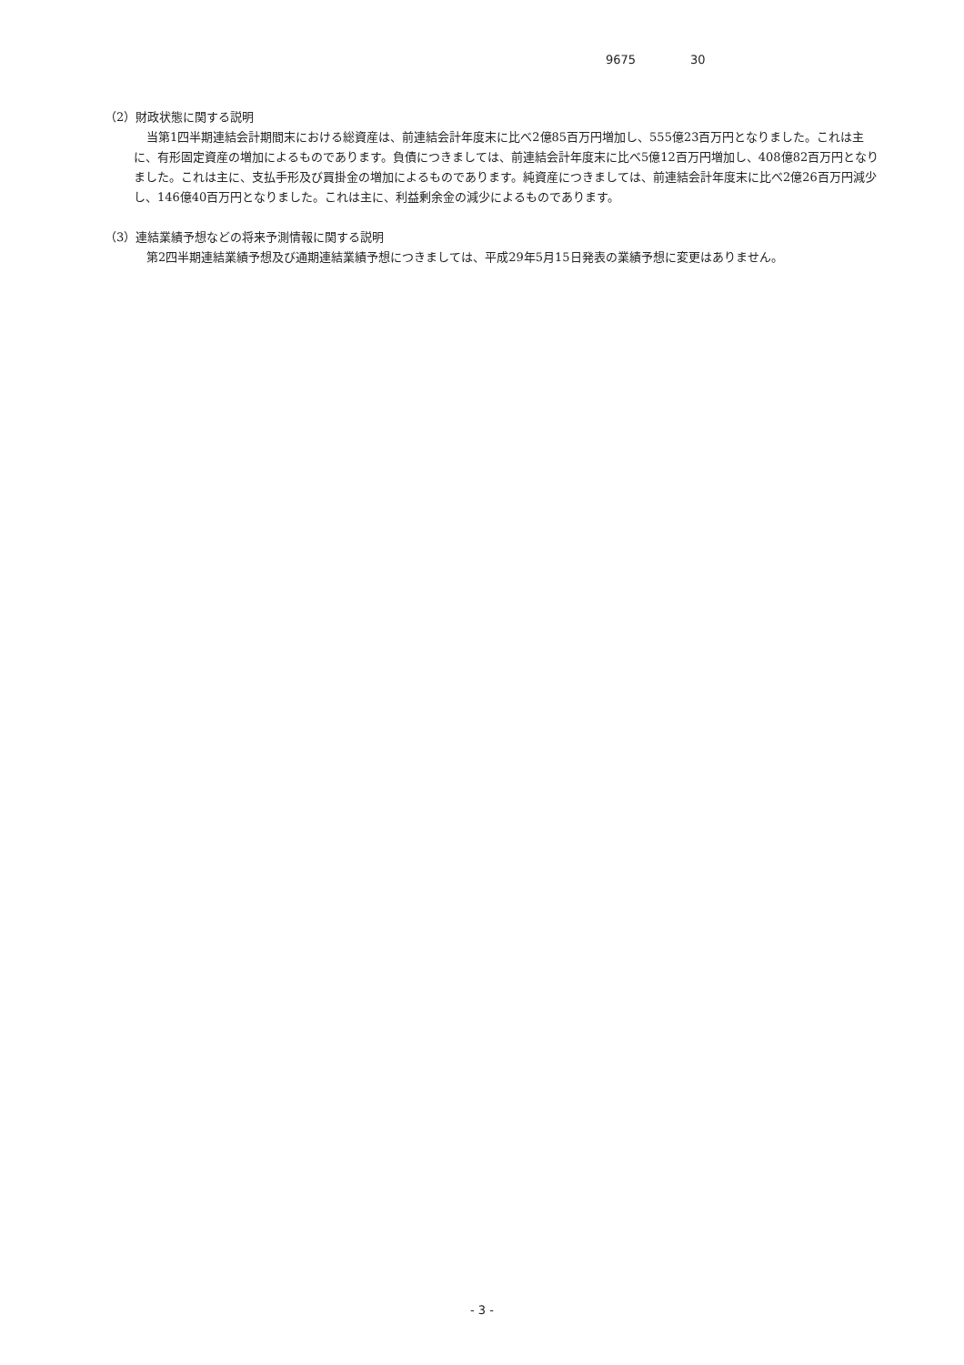9675 30
（2）財政状態に関する説明
当第1四半期連結会計期間末における総資産は、前連結会計年度末に比べ2億85百万円増加し、555億23百万円となりました。これは主に、有形固定資産の増加によるものであります。負債につきましては、前連結会計年度末に比べ5億12百万円増加し、408億82百万円となりました。これは主に、支払手形及び買掛金の増加によるものであります。純資産につきましては、前連結会計年度末に比べ2億26百万円減少し、146億40百万円となりました。これは主に、利益剰余金の減少によるものであります。
（3）連結業績予想などの将来予測情報に関する説明
第2四半期連結業績予想及び通期連結業績予想につきましては、平成29年5月15日発表の業績予想に変更はありません。
- 3 -